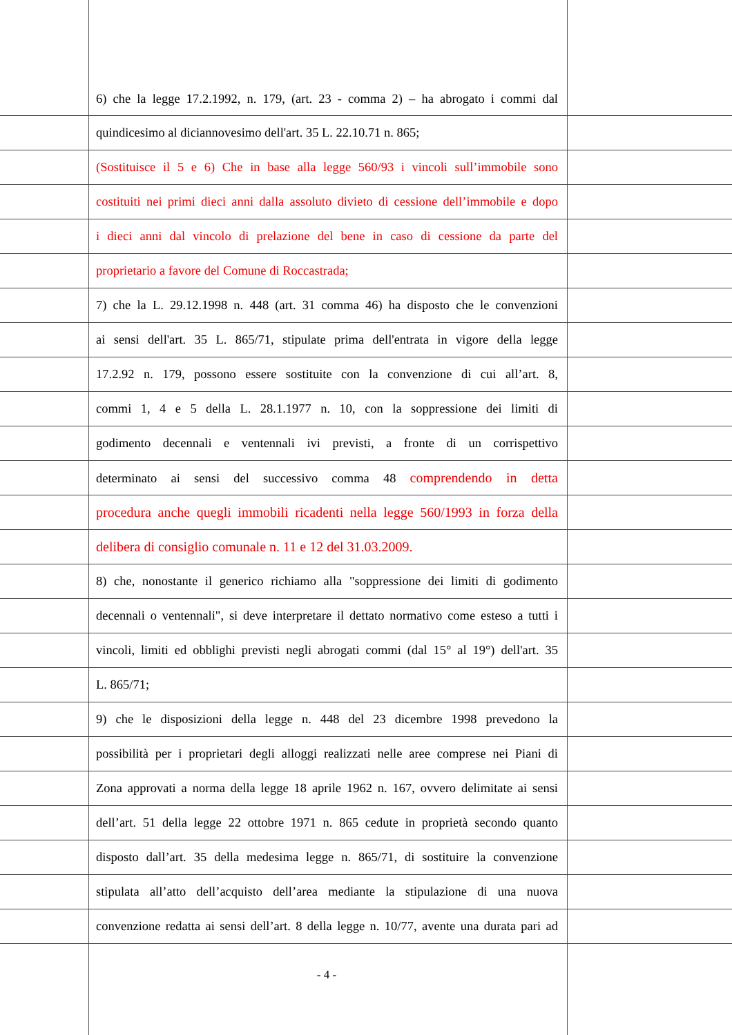6) che la legge 17.2.1992, n. 179, (art. 23 - comma 2) – ha abrogato i commi dal
quindicesimo al diciannovesimo dell'art. 35 L. 22.10.71 n. 865;
(Sostituisce il 5 e 6) Che in base alla legge 560/93 i vincoli sull’immobile sono
costituiti nei primi dieci anni dalla assoluto divieto di cessione dell’immobile e dopo
i dieci anni dal vincolo di prelazione del bene in caso di cessione da parte del
proprietario a favore del Comune di Roccastrada;
7) che la L. 29.12.1998 n. 448 (art. 31 comma 46) ha disposto che le convenzioni
ai sensi dell'art. 35 L. 865/71, stipulate prima dell'entrata in vigore della legge
17.2.92 n. 179, possono essere sostituite con la convenzione di cui all’art. 8,
commi 1, 4 e 5 della L. 28.1.1977 n. 10, con la soppressione dei limiti di
godimento decennali e ventennali ivi previsti, a fronte di un corrispettivo
determinato ai sensi del successivo comma 48 comprendendo in detta
procedura anche quegli immobili ricadenti nella legge 560/1993 in forza della
delibera di consiglio comunale n. 11 e 12 del 31.03.2009.
8) che, nonostante il generico richiamo alla "soppressione dei limiti di godimento
decennali o ventennali", si deve interpretare il dettato normativo come esteso a tutti i
vincoli, limiti ed obblighi previsti negli abrogati commi (dal 15° al 19°) dell'art. 35
L. 865/71;
9) che le disposizioni della legge n. 448 del 23 dicembre 1998 prevedono la
possibilità per i proprietari degli alloggi realizzati nelle aree comprese nei Piani di
Zona approvati a norma della legge 18 aprile 1962 n. 167, ovvero delimitate ai sensi
dell’art. 51 della legge 22 ottobre 1971 n. 865 cedute in proprietà secondo quanto
disposto dall’art. 35 della medesima legge n. 865/71, di sostituire la convenzione
stipulata all’atto dell’acquisto dell’area mediante la stipulazione di una nuova
convenzione redatta ai sensi dell’art. 8 della legge n. 10/77, avente una durata pari ad
- 4 -